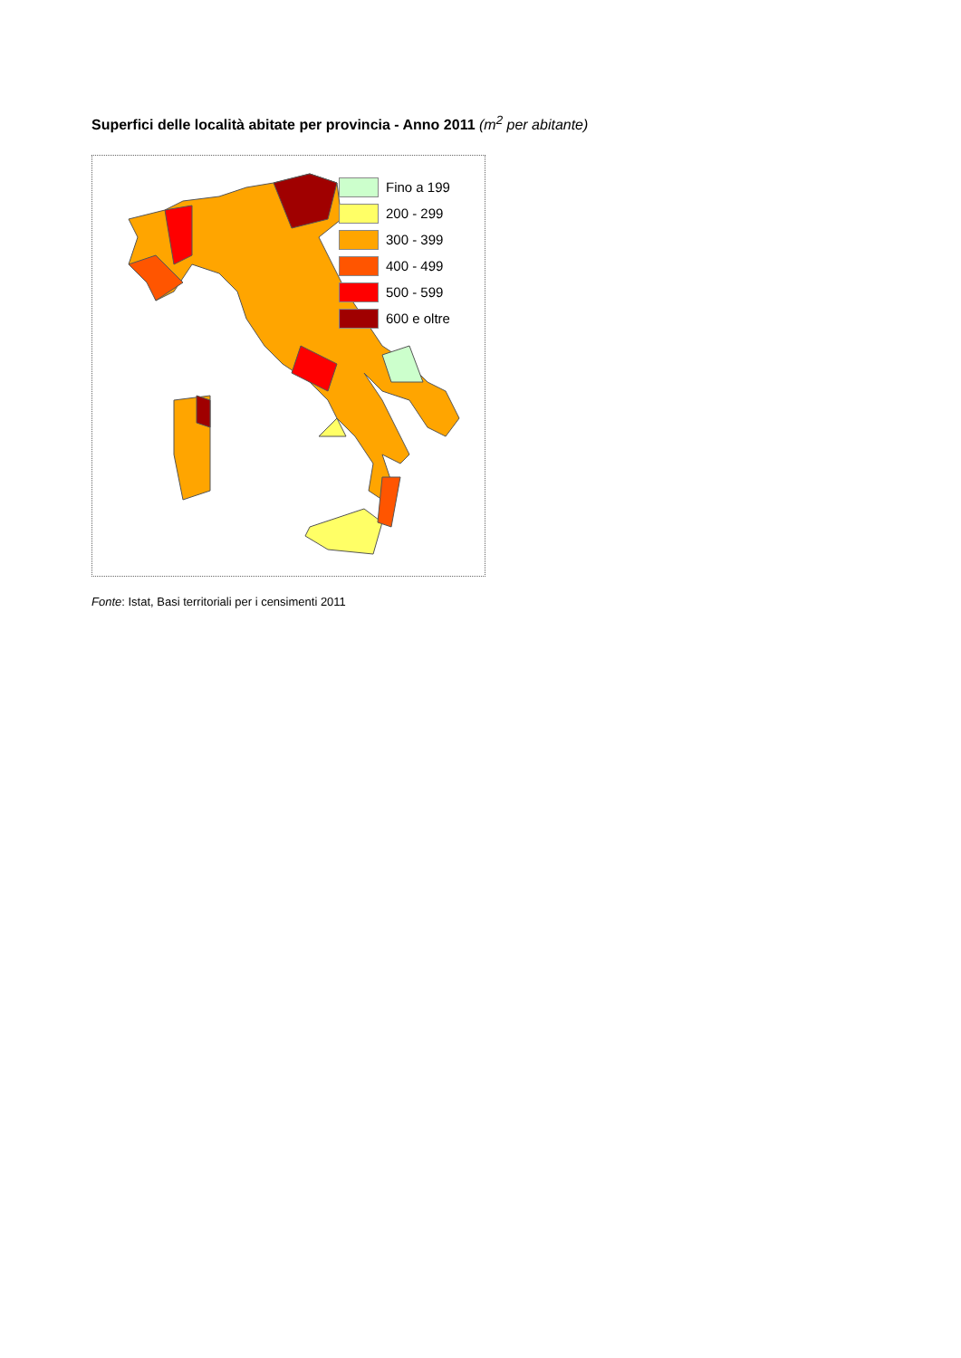Superfici delle località abitate per provincia - Anno 2011 (m<sup>2</sup> per abitante)
Fino a 199
200 - 299
300 - 399
400 - 499
500 - 599
600 e oltre
Fonte: Istat, Basi territoriali per i censimenti 2011